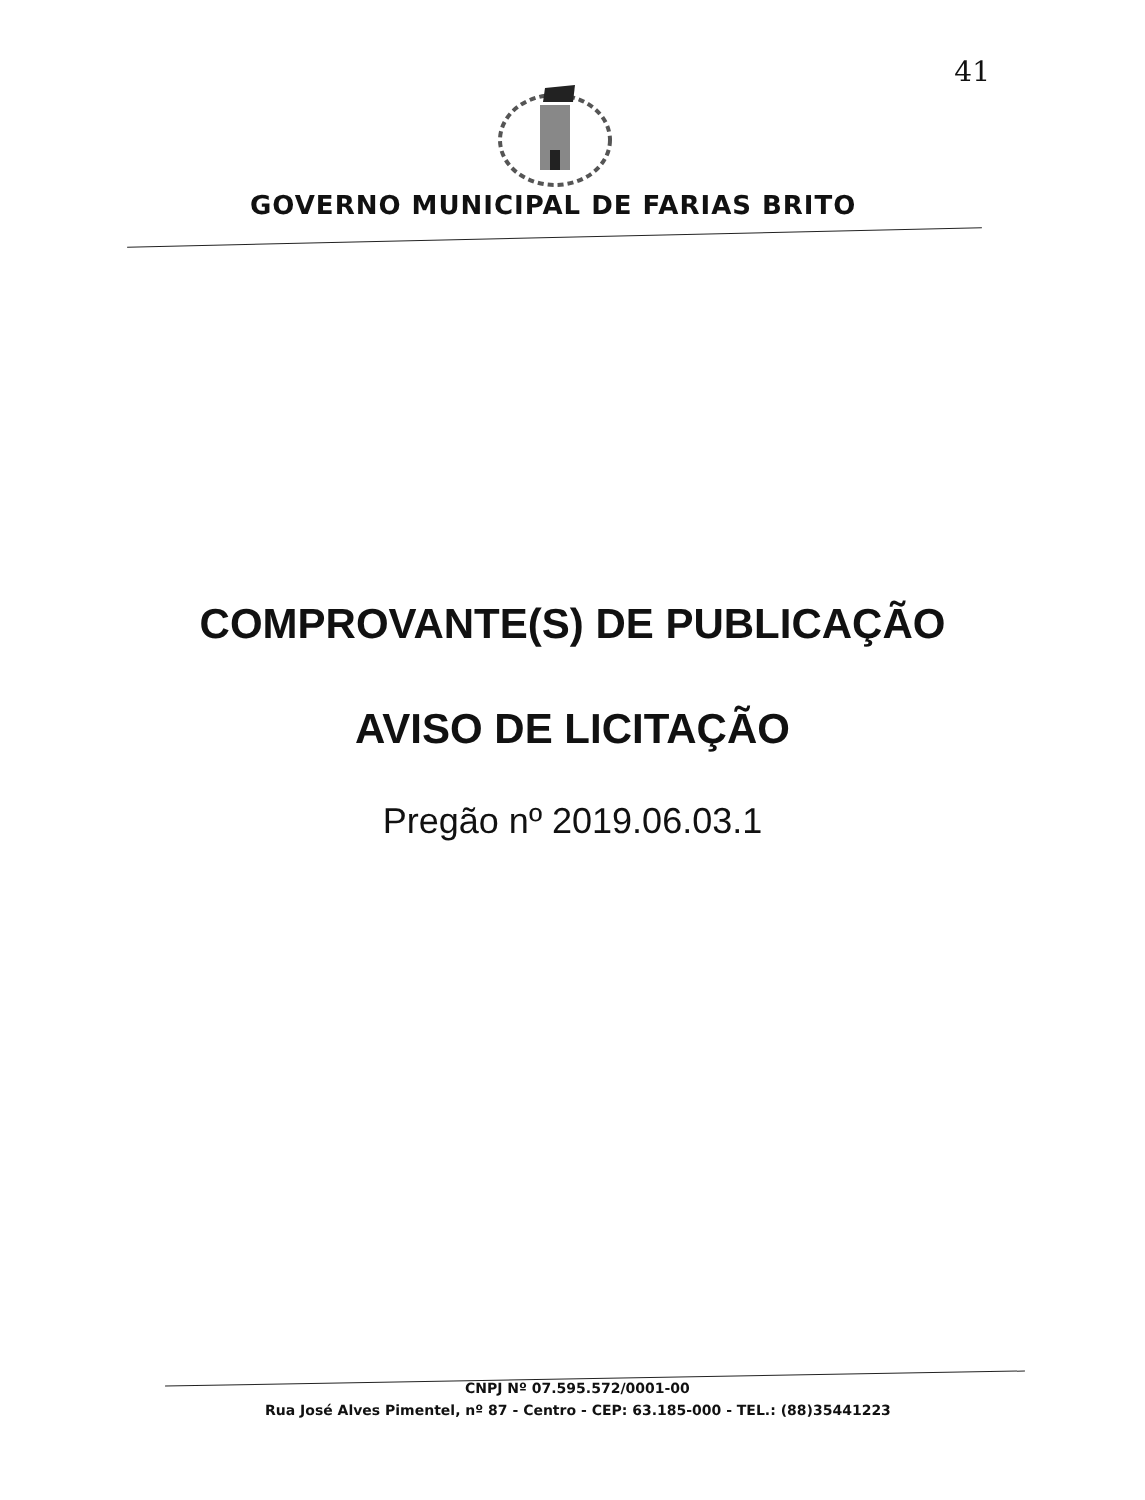41
GOVERNO MUNICIPAL DE FARIAS BRITO
COMPROVANTE(S) DE PUBLICAÇÃO
AVISO DE LICITAÇÃO
Pregão nº 2019.06.03.1
CNPJ Nº 07.595.572/0001-00
Rua José Alves Pimentel, nº 87 - Centro - CEP: 63.185-000 - TEL.: (88)35441223